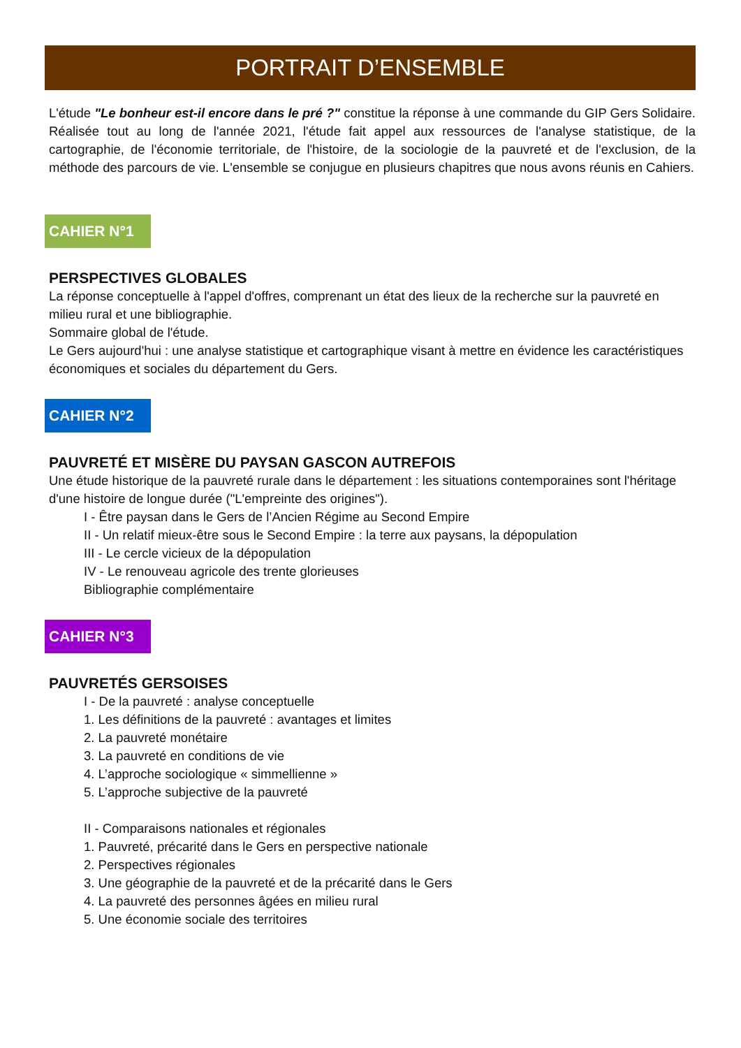PORTRAIT D’ENSEMBLE
L'étude "Le bonheur est-il encore dans le pré ?" constitue la réponse à une commande du GIP Gers Solidaire. Réalisée tout au long de l'année 2021, l'étude fait appel aux ressources de l'analyse statistique, de la cartographie, de l'économie territoriale, de l'histoire, de la sociologie de la pauvreté et de l'exclusion, de la méthode des parcours de vie. L'ensemble se conjugue en plusieurs chapitres que nous avons réunis en Cahiers.
CAHIER N°1
PERSPECTIVES GLOBALES
La réponse conceptuelle à l'appel d'offres, comprenant un état des lieux de la recherche sur la pauvreté en milieu rural et une bibliographie.
Sommaire global de l'étude.
Le Gers aujourd'hui : une analyse statistique et cartographique visant à mettre en évidence les caractéristiques économiques et sociales du département du Gers.
CAHIER N°2
PAUVRETÉ ET MISÈRE DU PAYSAN GASCON AUTREFOIS
Une étude historique de la pauvreté rurale dans le département : les situations contemporaines sont l'héritage d'une histoire de longue durée ("L'empreinte des origines").
I - Être paysan dans le Gers de l’Ancien Régime au Second Empire
II - Un relatif mieux-être sous le Second Empire : la terre aux paysans, la dépopulation
III - Le cercle vicieux de la dépopulation
IV - Le renouveau agricole des trente glorieuses
Bibliographie complémentaire
CAHIER N°3
PAUVRETÉS GERSOISES
I - De la pauvreté : analyse conceptuelle
1. Les définitions de la pauvreté : avantages et limites
2. La pauvreté monétaire
3. La pauvreté en conditions de vie
4. L’approche sociologique « simmellienne »
5. L’approche subjective de la pauvreté
II - Comparaisons nationales et régionales
1. Pauvreté, précarité dans le Gers en perspective nationale
2. Perspectives régionales
3. Une géographie de la pauvreté et de la précarité dans le Gers
4. La pauvreté des personnes âgées en milieu rural
5. Une économie sociale des territoires